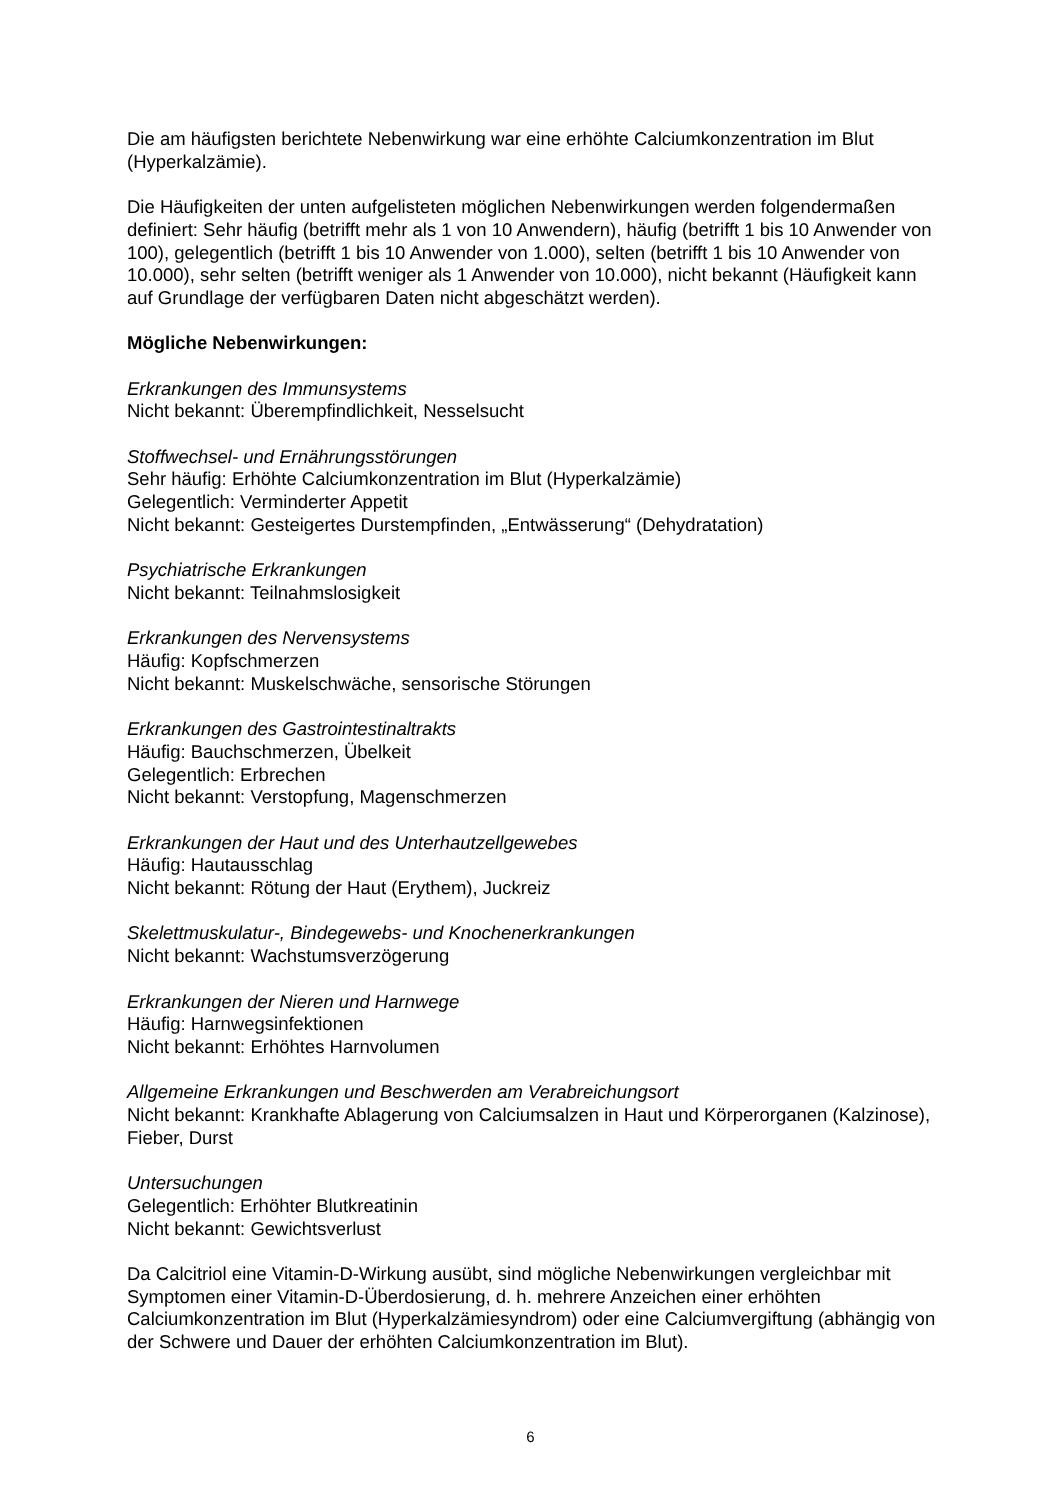Die am häufigsten berichtete Nebenwirkung war eine erhöhte Calciumkonzentration im Blut (Hyperkalzämie).
Die Häufigkeiten der unten aufgelisteten möglichen Nebenwirkungen werden folgendermaßen definiert: Sehr häufig (betrifft mehr als 1 von 10 Anwendern), häufig (betrifft 1 bis 10 Anwender von 100), gelegentlich (betrifft 1 bis 10 Anwender von 1.000), selten (betrifft 1 bis 10 Anwender von 10.000), sehr selten (betrifft weniger als 1 Anwender von 10.000), nicht bekannt (Häufigkeit kann auf Grundlage der verfügbaren Daten nicht abgeschätzt werden).
Mögliche Nebenwirkungen:
Erkrankungen des Immunsystems
Nicht bekannt: Überempfindlichkeit, Nesselsucht
Stoffwechsel- und Ernährungsstörungen
Sehr häufig: Erhöhte Calciumkonzentration im Blut (Hyperkalzämie)
Gelegentlich: Verminderter Appetit
Nicht bekannt: Gesteigertes Durstempfinden, „Entwässerung“ (Dehydratation)
Psychiatrische Erkrankungen
Nicht bekannt: Teilnahmslosigkeit
Erkrankungen des Nervensystems
Häufig: Kopfschmerzen
Nicht bekannt: Muskelschwäche, sensorische Störungen
Erkrankungen des Gastrointestinaltrakts
Häufig: Bauchschmerzen, Übelkeit
Gelegentlich: Erbrechen
Nicht bekannt: Verstopfung, Magenschmerzen
Erkrankungen der Haut und des Unterhautzellgewebes
Häufig: Hautausschlag
Nicht bekannt: Rötung der Haut (Erythem), Juckreiz
Skelettmuskulatur-, Bindegewebs- und Knochenerkrankungen
Nicht bekannt: Wachstumsverzögerung
Erkrankungen der Nieren und Harnwege
Häufig: Harnwegsinfektionen
Nicht bekannt: Erhöhtes Harnvolumen
Allgemeine Erkrankungen und Beschwerden am Verabreichungsort
Nicht bekannt: Krankhafte Ablagerung von Calciumsalzen in Haut und Körperorganen (Kalzinose), Fieber, Durst
Untersuchungen
Gelegentlich: Erhöhter Blutkreatinin
Nicht bekannt: Gewichtsverlust
Da Calcitriol eine Vitamin-D-Wirkung ausübt, sind mögliche Nebenwirkungen vergleichbar mit Symptomen einer Vitamin-D-Überdosierung, d. h. mehrere Anzeichen einer erhöhten Calciumkonzentration im Blut (Hyperkalzämiesyndrom) oder eine Calciumvergiftung (abhängig von der Schwere und Dauer der erhöhten Calciumkonzentration im Blut).
6